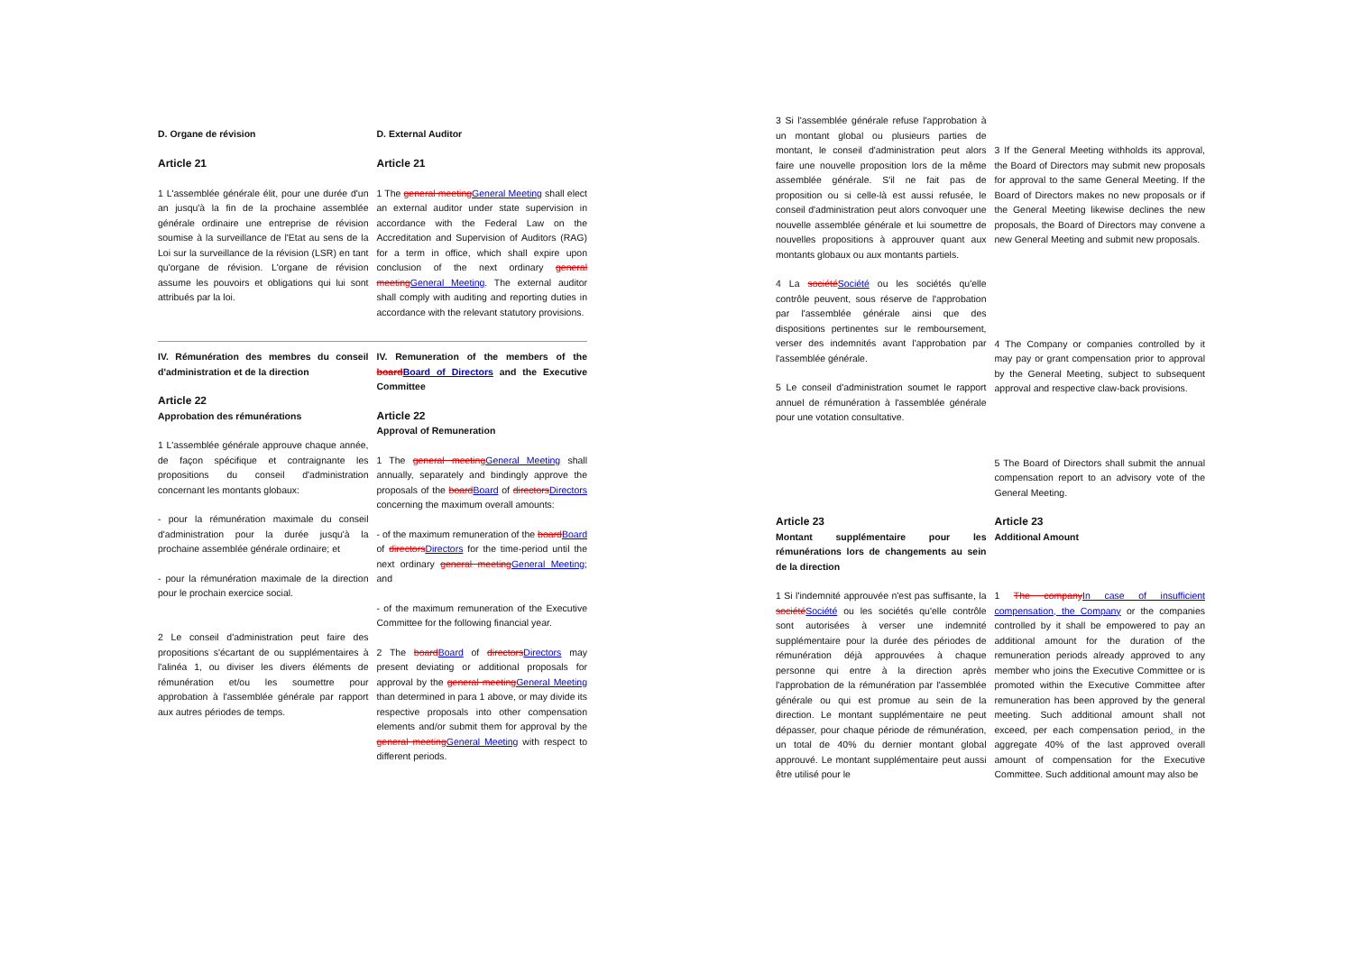D. Organe de révision
Article 21
1 L'assemblée générale élit, pour une durée d'un an jusqu'à la fin de la prochaine assemblée générale ordinaire une entreprise de révision soumise à la surveillance de l'Etat au sens de la Loi sur la surveillance de la révision (LSR) en tant qu'organe de révision. L'organe de révision assume les pouvoirs et obligations qui lui sont attribués par la loi.
D. External Auditor
Article 21
1 The general meeting General Meeting shall elect an external auditor under state supervision in accordance with the Federal Law on the Accreditation and Supervision of Auditors (RAG) for a term in office, which shall expire upon conclusion of the next ordinary general meeting General Meeting. The external auditor shall comply with auditing and reporting duties in accordance with the relevant statutory provisions.
IV. Rémunération des membres du conseil d'administration et de la direction
Article 22
Approbation des rémunérations
1 L'assemblée générale approuve chaque année, de façon spécifique et contraignante les propositions du conseil d'administration concernant les montants globaux:
- pour la rémunération maximale du conseil d'administration pour la durée jusqu'à la prochaine assemblée générale ordinaire; et
- pour la rémunération maximale de la direction pour le prochain exercice social.
2 Le conseil d'administration peut faire des propositions s'écartant de ou supplémentaires à l'alinéa 1, ou diviser les divers éléments de rémunération et/ou les soumettre pour approbation à l'assemblée générale par rapport aux autres périodes de temps.
IV. Remuneration of the members of the board Board of Directors and the Executive Committee
Article 22
Approval of Remuneration
1 The general meeting General Meeting shall annually, separately and bindingly approve the proposals of the board Board of directors Directors concerning the maximum overall amounts:
- of the maximum remuneration of the board Board of directors Directors for the time-period until the next ordinary general meeting General Meeting; and
- of the maximum remuneration of the Executive Committee for the following financial year.
2 The board Board of directors Directors may present deviating or additional proposals for approval by the general meeting General Meeting than determined in para 1 above, or may divide its respective proposals into other compensation elements and/or submit them for approval by the general meeting General Meeting with respect to different periods.
3 Si l'assemblée générale refuse l'approbation à un montant global ou plusieurs parties de montant, le conseil d'administration peut alors faire une nouvelle proposition lors de la même assemblée générale. S'il ne fait pas de proposition ou si celle-là est aussi refusée, le conseil d'administration peut alors convoquer une nouvelle assemblée générale et lui soumettre de nouvelles propositions à approuver quant aux montants globaux ou aux montants partiels.
4 La société Société ou les sociétés qu'elle contrôle peuvent, sous réserve de l'approbation par l'assemblée générale ainsi que des dispositions pertinentes sur le remboursement, verser des indemnités avant l'approbation par l'assemblée générale.
5 Le conseil d'administration soumet le rapport annuel de rémunération à l'assemblée générale pour une votation consultative.
3 If the General Meeting withholds its approval, the Board of Directors may submit new proposals for approval to the same General Meeting. If the Board of Directors makes no new proposals or if the General Meeting likewise declines the new proposals, the Board of Directors may convene a new General Meeting and submit new proposals.
4 The Company or companies controlled by it may pay or grant compensation prior to approval by the General Meeting, subject to subsequent approval and respective claw-back provisions.
5 The Board of Directors shall submit the annual compensation report to an advisory vote of the General Meeting.
Article 23
Montant supplémentaire pour les rémunérations lors de changements au sein de la direction
1 Si l'indemnité approuvée n'est pas suffisante, la société Société ou les sociétés qu'elle contrôle sont autorisées à verser une indemnité supplémentaire pour la durée des périodes de rémunération déjà approuvées à chaque personne qui entre à la direction après l'approbation de la rémunération par l'assemblée générale ou qui est promue au sein de la direction. Le montant supplémentaire ne peut dépasser, pour chaque période de rémunération, un total de 40% du dernier montant global approuvé. Le montant supplémentaire peut aussi être utilisé pour le
Article 23
Additional Amount
1 The company In case of insufficient compensation, the Company or the companies controlled by it shall be empowered to pay an additional amount for the duration of the remuneration periods already approved to any member who joins the Executive Committee or is promoted within the Executive Committee after remuneration has been approved by the general meeting. Such additional amount shall not exceed, per each compensation period, in the aggregate 40% of the last approved overall amount of compensation for the Executive Committee. Such additional amount may also be